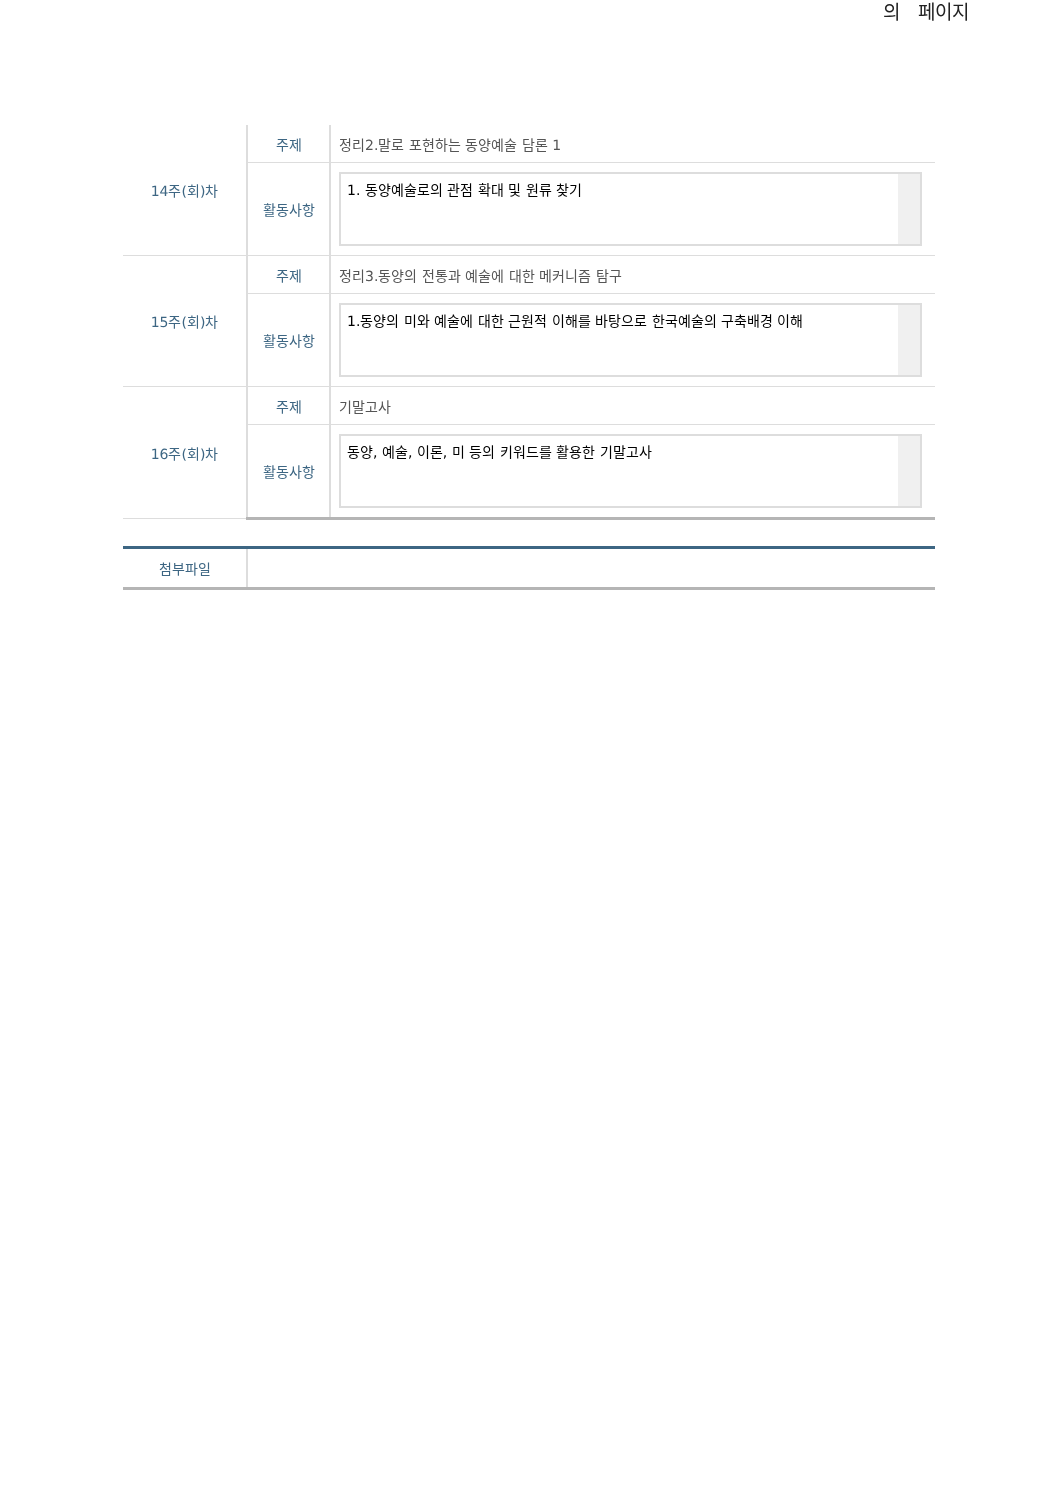의 페이지
| 14주(회)차 | 주제 | 정리2.말로 포현하는 동양예술 담론 1 |
| | 활동사항 | 1. 동양예술로의 관점 확대 및 원류 찾기 |
| 15주(회)차 | 주제 | 정리3.동양의 전통과 예술에 대한 메커니즘 탐구 |
| | 활동사항 | 1.동양의 미와 예술에 대한 근원적 이해를 바탕으로 한국예술의 구축배경 이해 |
| 16주(회)차 | 주제 | 기말고사 |
| | 활동사항 | 동양, 예술, 이론, 미 등의 키워드를 활용한 기말고사 |
| 첨부파일 | |